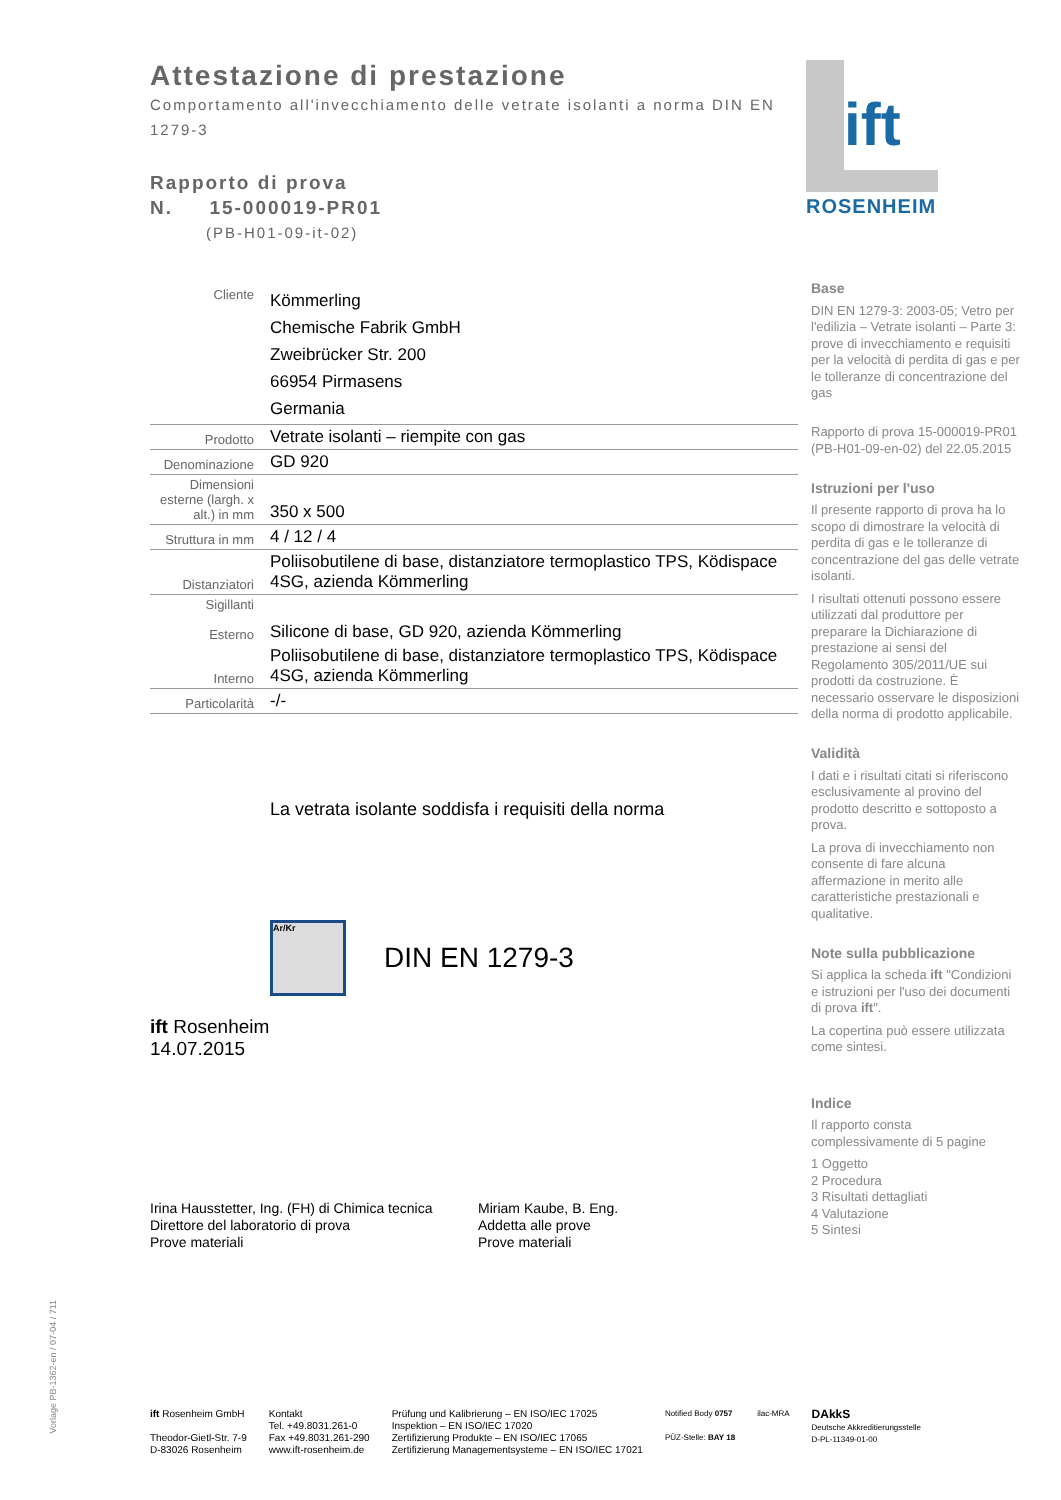ift
ROSENHEIM
Attestazione di prestazione
Comportamento all'invecchiamento delle vetrate isolanti a norma DIN EN 1279-3
Rapporto di prova
N. 15-000019-PR01
(PB-H01-09-it-02)
| Cliente | Kömmerling Chemische Fabrik GmbH Zweibrücker Str. 200 66954 Pirmasens Germania |
| Prodotto | Vetrate isolanti – riempite con gas |
| Denominazione | GD 920 |
| Dimensioni esterne (largh. x alt.) in mm | 350 x 500 |
| Struttura in mm | 4 / 12 / 4 |
| Distanziatori | Poliisobutilene di base, distanziatore termoplastico TPS, Ködispace 4SG, azienda Kömmerling |
| Sigillanti Esterno | Silicone di base, GD 920, azienda Kömmerling |
| Interno | Poliisobutilene di base, distanziatore termoplastico TPS, Ködispace 4SG, azienda Kömmerling |
| Particolarità | -/- |
La vetrata isolante soddisfa i requisiti della norma
Ar/Kr
DIN EN 1279-3
ift Rosenheim
14.07.2015
Irina Hausstetter, Ing. (FH) di Chimica tecnica
Direttore del laboratorio di prova
Prove materiali
Miriam Kaube, B. Eng.
Addetta alle prove
Prove materiali
Base
DIN EN 1279-3: 2003-05; Vetro per l'edilizia – Vetrate isolanti – Parte 3: prove di invecchiamento e requisiti per la velocità di perdita di gas e per le tolleranze di concentrazione del gas
Rapporto di prova 15-000019-PR01 (PB-H01-09-en-02) del 22.05.2015
Istruzioni per l'uso
Il presente rapporto di prova ha lo scopo di dimostrare la velocità di perdita di gas e le tolleranze di concentrazione del gas delle vetrate isolanti.
I risultati ottenuti possono essere utilizzati dal produttore per preparare la Dichiarazione di prestazione ai sensi del Regolamento 305/2011/UE sui prodotti da costruzione. È necessario osservare le disposizioni della norma di prodotto applicabile.
Validità
I dati e i risultati citati si riferiscono esclusivamente al provino del prodotto descritto e sottoposto a prova.
La prova di invecchiamento non consente di fare alcuna affermazione in merito alle caratteristiche prestazionali e qualitative.
Note sulla pubblicazione
Si applica la scheda ift "Condizioni e istruzioni per l'uso dei documenti di prova ift".
La copertina può essere utilizzata come sintesi.
Indice
Il rapporto consta complessivamente di 5 pagine
1 Oggetto
2 Procedura
3 Risultati dettagliati
4 Valutazione
5 Sintesi
Vorlage PB-1362-en / 07-04 / 711
ift Rosenheim GmbH
Theodor-Gietl-Str. 7-9
D-83026 Rosenheim
Kontakt
Tel. +49.8031.261-0
Fax +49.8031.261-290
www.ift-rosenheim.de
Prüfung und Kalibrierung – EN ISO/IEC 17025
Inspektion – EN ISO/IEC 17020
Zertifizierung Produkte – EN ISO/IEC 17065
Zertifizierung Managementsysteme – EN ISO/IEC 17021
Notified Body 0757
PÜZ-Stelle: BAY 18
ilac-MRA
DAkkS
Deutsche Akkreditierungsstelle
D-PL-11349-01-00